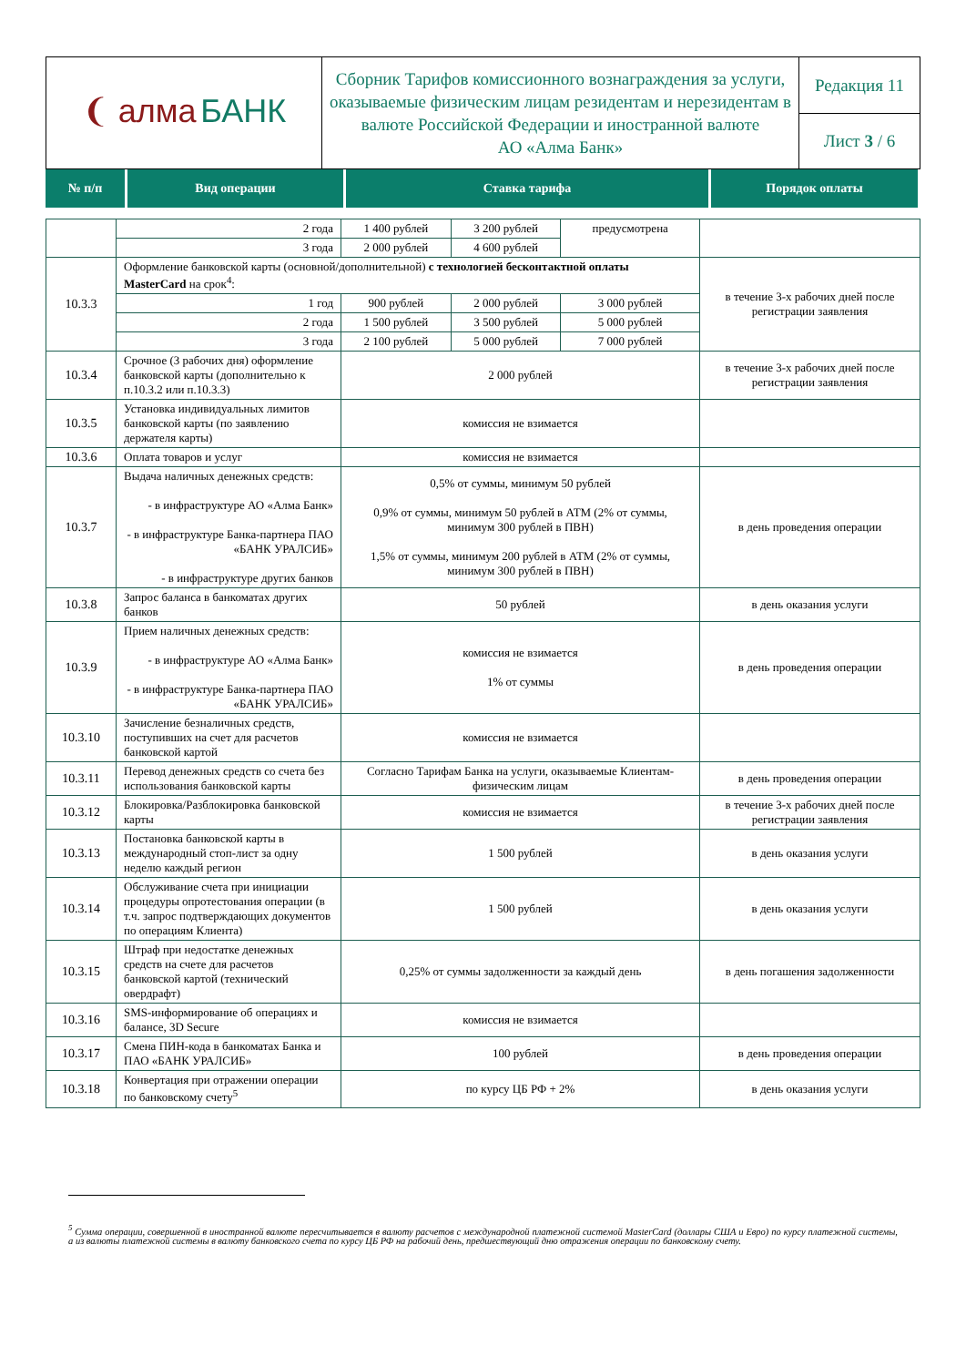| ❨ алма БАНК | Сборник Тарифов комиссионного вознаграждения за услуги, оказываемые физическим лицам резидентам и нерезидентам в валюте Российской Федерации и иностранной валюте АО «Алма Банк» | Редакция 11 |
| | | Лист 3 / 6 |
| № п/п | Вид операции | Ставка тарифа | Порядок оплаты |
| | 2 года | 1 400 рублей | 3 200 рублей | предусмотрена | |
| | 3 года | 2 000 рублей | 4 600 рублей | | |
| 10.3.3 | Оформление банковской карты (основной/дополнительной) с технологией бесконтактной оплаты MasterCard на срок<sup>4</sup>: | | | | в течение 3-х рабочих дней после регистрации заявления |
| | 1 год | 900 рублей | 2 000 рублей | 3 000 рублей | |
| | 2 года | 1 500 рублей | 3 500 рублей | 5 000 рублей | |
| | 3 года | 2 100 рублей | 5 000 рублей | 7 000 рублей | |
| 10.3.4 | Срочное (3 рабочих дня) оформление банковской карты (дополнительно к п.10.3.2 или п.10.3.3) | 2 000 рублей | | | в течение 3-х рабочих дней после регистрации заявления |
| 10.3.5 | Установка индивидуальных лимитов банковской карты (по заявлению держателя карты) | комиссия не взимается | | | |
| 10.3.6 | Оплата товаров и услуг | комиссия не взимается | | | |
| 10.3.7 | Выдача наличных денежных средств: - в инфраструктуре АО «Алма Банк» - в инфраструктуре Банка-партнера ПАО «БАНК УРАЛСИБ» - в инфраструктуре других банков | 0,5% от суммы, минимум 50 рублей 0,9% от суммы, минимум 50 рублей в АТМ (2% от суммы, минимум 300 рублей в ПВН) 1,5% от суммы, минимум 200 рублей в АТМ (2% от суммы, минимум 300 рублей в ПВН) | | | в день проведения операции |
| 10.3.8 | Запрос баланса в банкоматах других банков | 50 рублей | | | в день оказания услуги |
| 10.3.9 | Прием наличных денежных средств: - в инфраструктуре АО «Алма Банк» - в инфраструктуре Банка-партнера ПАО «БАНК УРАЛСИБ» | комиссия не взимается 1% от суммы | | | в день проведения операции |
| 10.3.10 | Зачисление безналичных средств, поступивших на счет для расчетов банковской картой | комиссия не взимается | | | |
| 10.3.11 | Перевод денежных средств со счета без использования банковской карты | Согласно Тарифам Банка на услуги, оказываемые Клиентам-физическим лицам | | | в день проведения операции |
| 10.3.12 | Блокировка/Разблокировка банковской карты | комиссия не взимается | | | в течение 3-х рабочих дней после регистрации заявления |
| 10.3.13 | Постановка банковской карты в международный стоп-лист за одну неделю каждый регион | 1 500 рублей | | | в день оказания услуги |
| 10.3.14 | Обслуживание счета при инициации процедуры опротестования операции (в т.ч. запрос подтверждающих документов по операциям Клиента) | 1 500 рублей | | | в день оказания услуги |
| 10.3.15 | Штраф при недостатке денежных средств на счете для расчетов банковской картой (технический овердрафт) | 0,25% от суммы задолженности за каждый день | | | в день погашения задолженности |
| 10.3.16 | SMS-информирование об операциях и балансе, 3D Secure | комиссия не взимается | | | |
| 10.3.17 | Смена ПИН-кода в банкоматах Банка и ПАО «БАНК УРАЛСИБ» | 100 рублей | | | в день проведения операции |
| 10.3.18 | Конвертация при отражении операции по банковскому счету<sup>5</sup> | по курсу ЦБ РФ + 2% | | | в день оказания услуги |
<sup>5</sup> Сумма операции, совершенной в иностранной валюте пересчитывается в валюту расчетов с международной платежной системой MasterCard (доллары США и Евро) по курсу платежной системы, а из валюты платежной системы в валюту банковского счета по курсу ЦБ РФ на рабочий день, предшествующий дню отражения операции по банковскому счету.